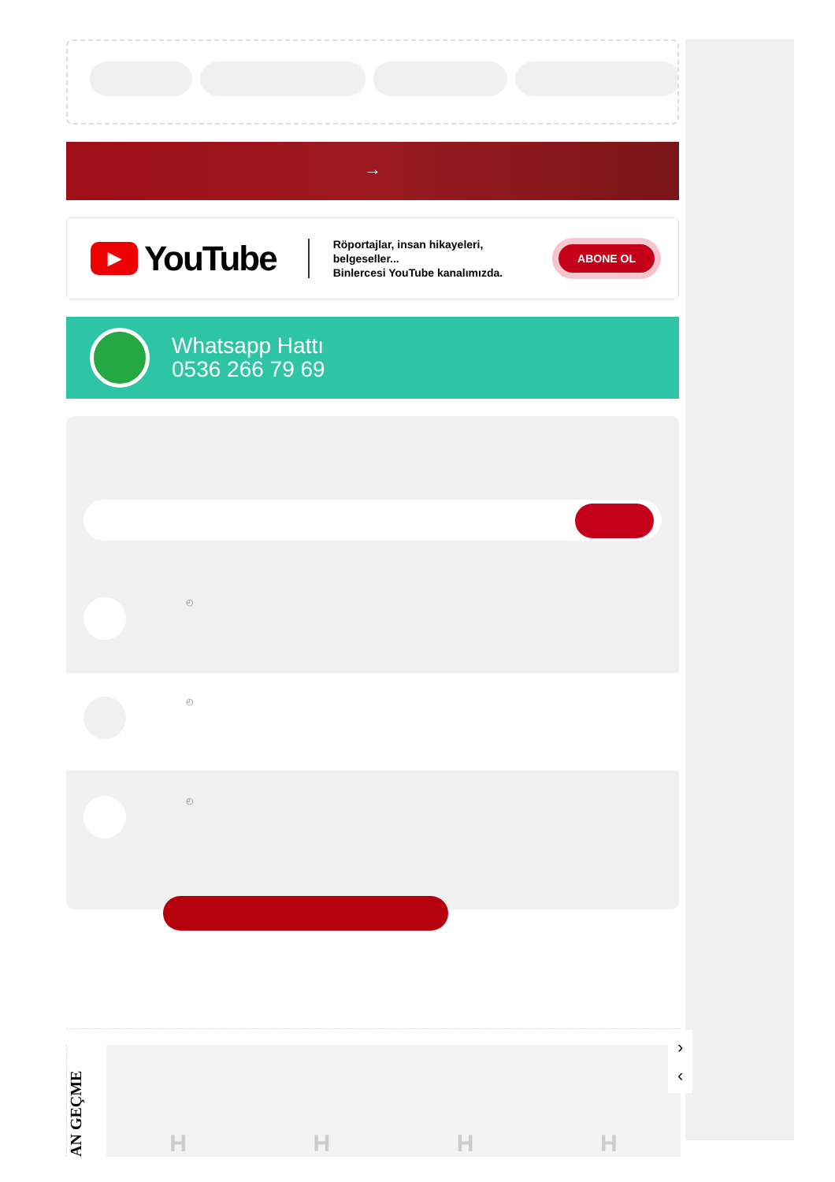→
▶ YouTube
Röportajlar, insan hikayeleri, belgeseller...
Binlercesi YouTube kanalımızda.
ABONE OL
Whatsapp Hattı
0536 266 79 69
◴
◴
◴
AN GEÇME
HHHH
›
‹